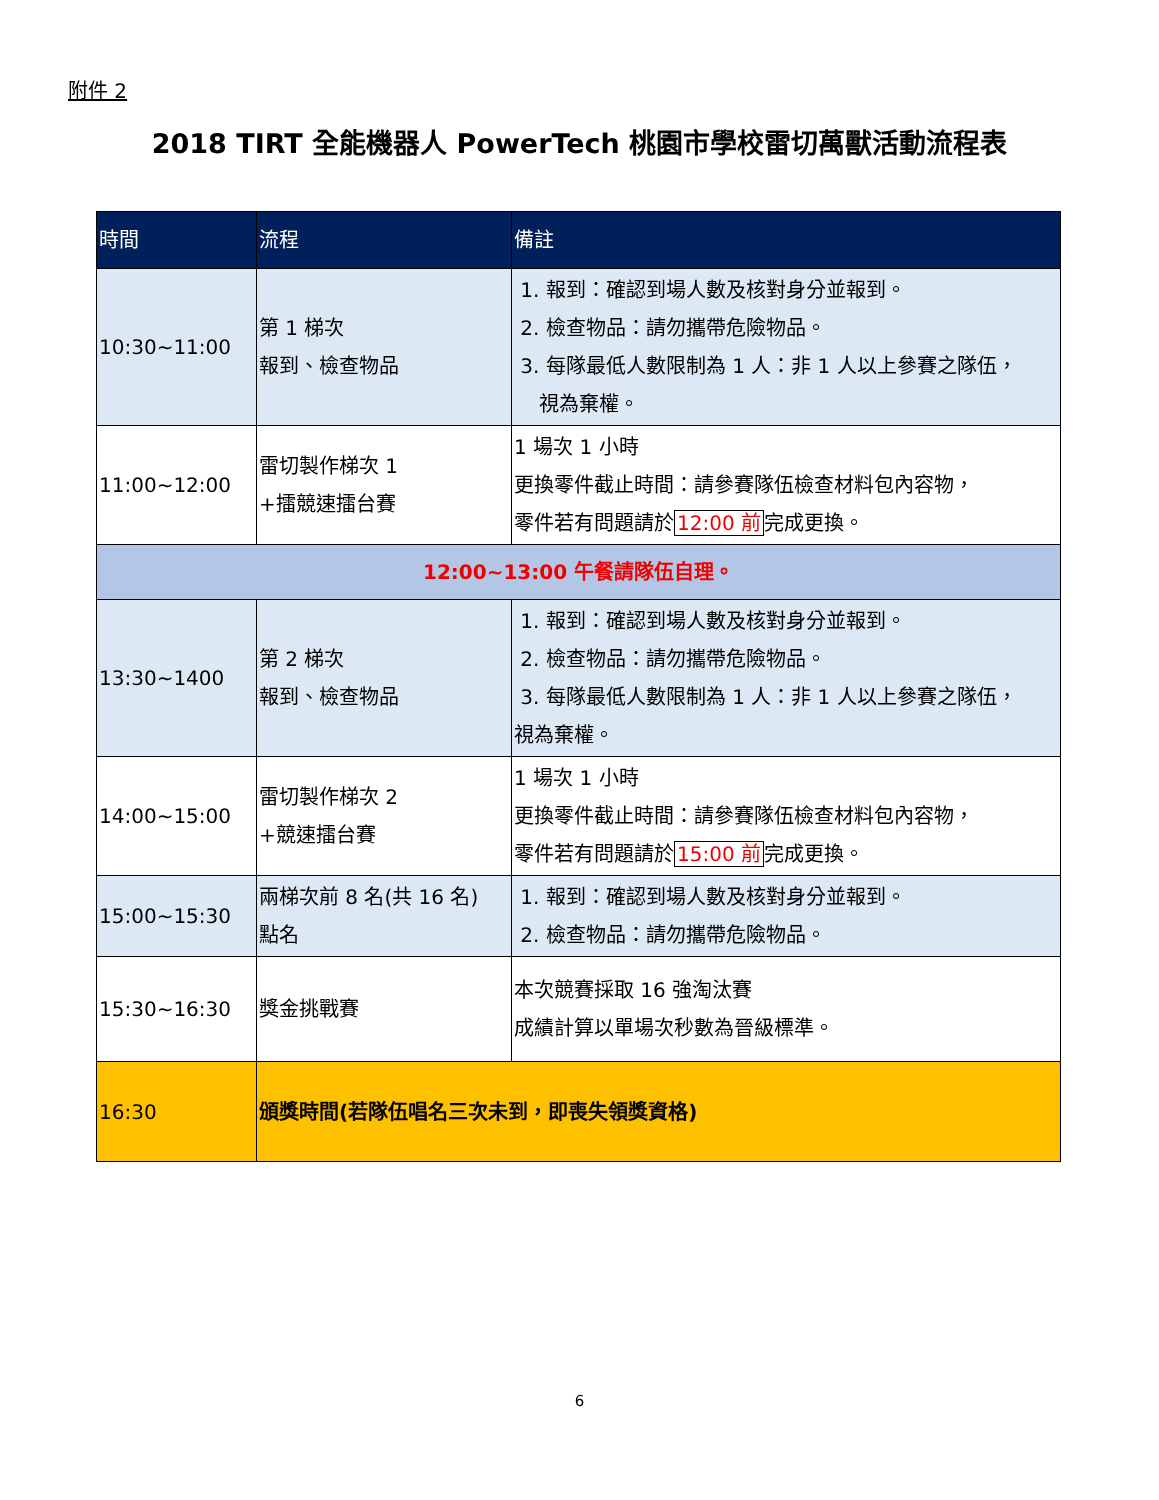附件 2
2018 TIRT 全能機器人 PowerTech 桃園市學校雷切萬獸活動流程表
| 時間 | 流程 | 備註 |
| --- | --- | --- |
| 10:30~11:00 | 第 1 梯次 報到、檢查物品 | 1. 報到：確認到場人數及核對身分並報到。 2. 檢查物品：請勿攜帶危險物品。 3. 每隊最低人數限制為 1 人：非 1 人以上參賽之隊伍， 視為棄權。 |
| 11:00~12:00 | 雷切製作梯次 1 +擂競速擂台賽 | 1 場次 1 小時 更換零件截止時間：請參賽隊伍檢查材料包內容物， 零件若有問題請於 12:00 前 完成更換。 |
| 12:00~13:00 午餐請隊伍自理。 | | |
| 13:30~1400 | 第 2 梯次 報到、檢查物品 | 1. 報到：確認到場人數及核對身分並報到。 2. 檢查物品：請勿攜帶危險物品。 3. 每隊最低人數限制為 1 人：非 1 人以上參賽之隊伍， 視為棄權。 |
| 14:00~15:00 | 雷切製作梯次 2 +競速擂台賽 | 1 場次 1 小時 更換零件截止時間：請參賽隊伍檢查材料包內容物， 零件若有問題請於 15:00 前 完成更換。 |
| 15:00~15:30 | 兩梯次前 8 名(共 16 名) 點名 | 1. 報到：確認到場人數及核對身分並報到。 2. 檢查物品：請勿攜帶危險物品。 |
| 15:30~16:30 | 獎金挑戰賽 | 本次競賽採取 16 強淘汰賽 成績計算以單場次秒數為晉級標準。 |
| 16:30 | 頒獎時間(若隊伍唱名三次未到，即喪失領獎資格) | |
6